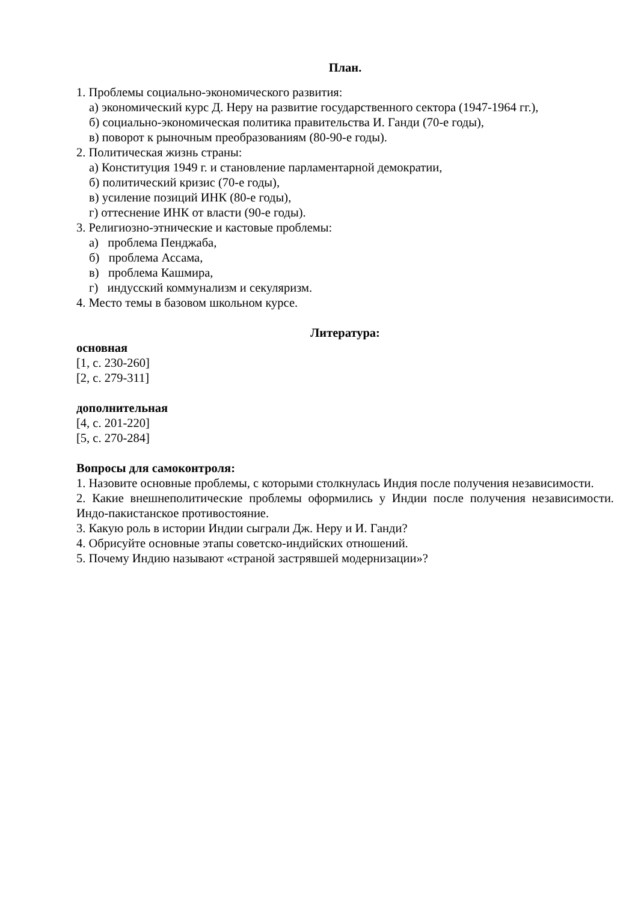План.
1. Проблемы социально-экономического развития:
а) экономический курс Д. Неру на развитие государственного сектора (1947-1964 гг.),
б) социально-экономическая политика правительства И. Ганди (70-е годы),
в) поворот к рыночным преобразованиям (80-90-е годы).
2. Политическая жизнь страны:
а) Конституция 1949 г. и становление парламентарной демократии,
б) политический кризис (70-е годы),
в) усиление позиций ИНК (80-е годы),
г) оттеснение ИНК от власти (90-е годы).
3. Религиозно-этнические и кастовые проблемы:
а) проблема Пенджаба,
б) проблема Ассама,
в) проблема Кашмира,
г) индусский коммунализм и секуляризм.
4. Место темы в базовом школьном курсе.
Литература:
основная
[1, с. 230-260]
[2, с. 279-311]
дополнительная
[4, с. 201-220]
[5, с. 270-284]
Вопросы для самоконтроля:
1. Назовите основные проблемы, с которыми столкнулась Индия после получения независимости.
2. Какие внешнеполитические проблемы оформились у Индии после получения независимости. Индо-пакистанское противостояние.
3. Какую роль в истории Индии сыграли Дж. Неру и И. Ганди?
4. Обрисуйте основные этапы советско-индийских отношений.
5. Почему Индию называют «страной застрявшей модернизации»?